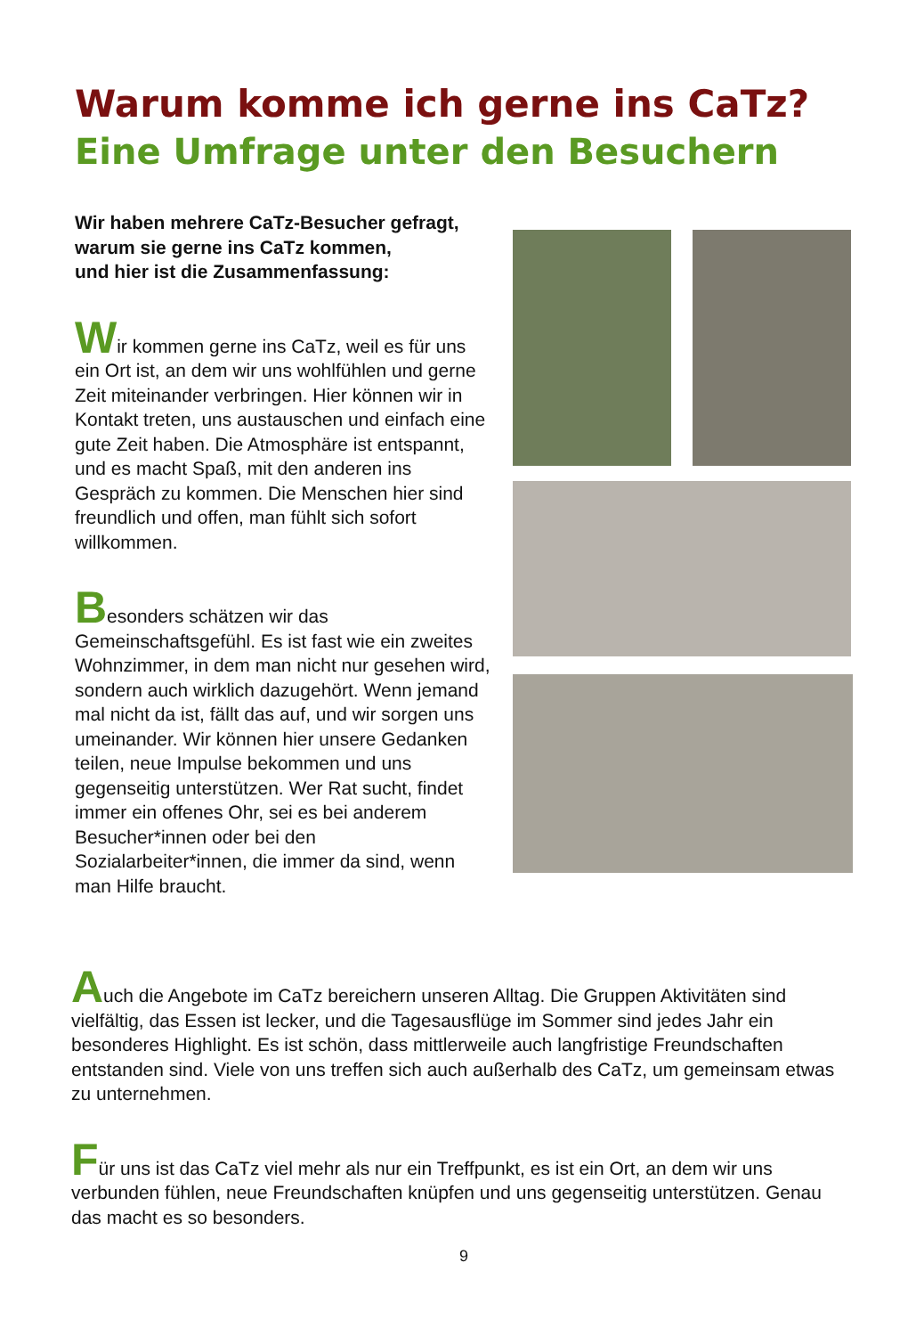Warum komme ich gerne ins CaTz?
Eine Umfrage unter den Besuchern
Wir haben mehrere CaTz-Besucher gefragt,
warum sie gerne ins CaTz kommen,
und hier ist die Zusammenfassung:
Wir kommen gerne ins CaTz, weil es für uns ein Ort ist, an dem wir uns wohlfühlen und gerne Zeit miteinander verbringen. Hier können wir in Kontakt treten, uns austauschen und einfach eine gute Zeit haben. Die Atmosphäre ist entspannt, und es macht Spaß, mit den anderen ins Gespräch zu kommen. Die Menschen hier sind freundlich und offen, man fühlt sich sofort willkommen.
Besonders schätzen wir das Gemeinschaftsgefühl. Es ist fast wie ein zweites Wohnzimmer, in dem man nicht nur gesehen wird, sondern auch wirklich dazugehört. Wenn jemand mal nicht da ist, fällt das auf, und wir sorgen uns umeinander. Wir können hier unsere Gedanken teilen, neue Impulse bekommen und uns gegenseitig unterstützen. Wer Rat sucht, findet immer ein offenes Ohr, sei es bei anderem Besucher*innen oder bei den Sozialarbeiter*innen, die immer da sind, wenn man Hilfe braucht.
Auch die Angebote im CaTz bereichern unseren Alltag. Die Gruppen Aktivitäten sind vielfältig, das Essen ist lecker, und die Tagesausflüge im Sommer sind jedes Jahr ein besonderes Highlight. Es ist schön, dass mittlerweile auch langfristige Freundschaften entstanden sind. Viele von uns treffen sich auch außerhalb des CaTz, um gemeinsam etwas zu unternehmen.
Für uns ist das CaTz viel mehr als nur ein Treffpunkt, es ist ein Ort, an dem wir uns verbunden fühlen, neue Freundschaften knüpfen und uns gegenseitig unterstützen. Genau das macht es so besonders.
9